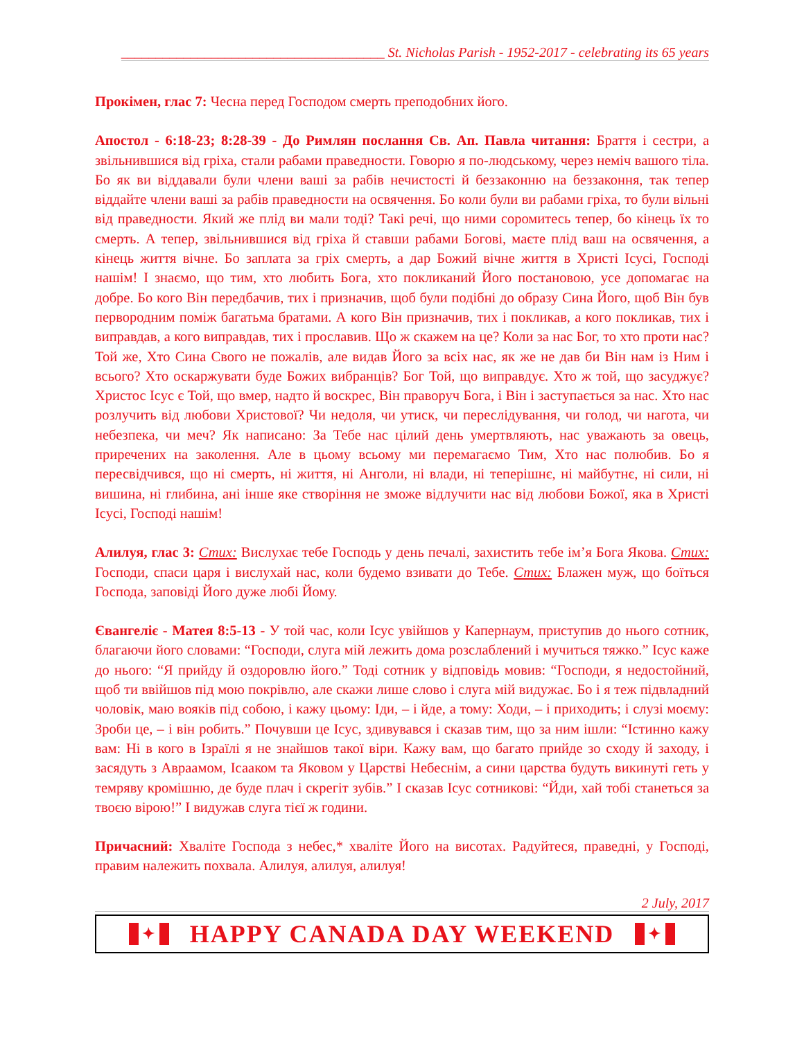______________________________________ St. Nicholas Parish - 1952-2017 - celebrating its 65 years
Прокімен, глас 7: Чесна перед Господом смерть преподобних його.
Апостол - 6:18-23; 8:28-39 - До Римлян послання Св. Ап. Павла читання: Браття і сестри, а звільнившися від гріха, стали рабами праведности. Говорю я по-людському, через неміч вашого тіла. Бо як ви віддавали були члени ваші за рабів нечистості й беззаконню на беззаконня, так тепер віддайте члени ваші за рабів праведности на освячення. Бо коли були ви рабами гріха, то були вільні від праведности. Який же плід ви мали тоді? Такі речі, що ними соромитесь тепер, бо кінець їх то смерть. А тепер, звільнившися від гріха й ставши рабами Богові, маєте плід ваш на освячення, а кінець життя вічне. Бо заплата за гріх смерть, а дар Божий вічне життя в Христі Ісусі, Господі нашім! І знаємо, що тим, хто любить Бога, хто покликаний Його постановою, усе допомагає на добре. Бо кого Він передбачив, тих і призначив, щоб були подібні до образу Сина Його, щоб Він був первородним поміж багатьма братами. А кого Він призначив, тих і покликав, а кого покликав, тих і виправдав, а кого виправдав, тих і прославив. Що ж скажем на це? Коли за нас Бог, то хто проти нас? Той же, Хто Сина Свого не пожалів, але видав Його за всіх нас, як же не дав би Він нам із Ним і всього? Хто оскаржувати буде Божих вибранців? Бог Той, що виправдує. Хто ж той, що засуджує? Христос Ісус є Той, що вмер, надто й воскрес, Він праворуч Бога, і Він і заступається за нас. Хто нас розлучить від любови Христової? Чи недоля, чи утиск, чи переслідування, чи голод, чи нагота, чи небезпека, чи меч? Як написано: За Тебе нас цілий день умертвляють, нас уважають за овець, приречених на заколення. Але в цьому всьому ми перемагаємо Тим, Хто нас полюбив. Бо я пересвідчився, що ні смерть, ні життя, ні Анголи, ні влади, ні теперішнє, ні майбутнє, ні сили, ні вишина, ні глибина, ані інше яке створіння не зможе відлучити нас від любови Божої, яка в Христі Ісусі, Господі нашім!
Алилуя, глас 3: Стих: Вислухає тебе Господь у день печалі, захистить тебе ім’я Бога Якова. Стих: Господи, спаси царя і вислухай нас, коли будемо взивати до Тебе. Стих: Блажен муж, що боїться Господа, заповіді Його дуже любі Йому.
Євангеліє - Матея 8:5-13 - У той час, коли Ісус увійшов у Капернаум, приступив до нього сотник, благаючи його словами: “Господи, слуга мій лежить дома розслаблений і мучиться тяжко.” Ісус каже до нього: “Я прийду й оздоровлю його.” Тоді сотник у відповідь мовив: “Господи, я недостойний, щоб ти ввійшов під мою покрівлю, але скажи лише слово і слуга мій видужає. Бо і я теж підвладний чоловік, маю вояків під собою, і кажу цьому: Іди, – і йде, а тому: Ходи, – і приходить; і слузі моєму: Зроби це, – і він робить.” Почувши це Ісус, здивувався і сказав тим, що за ним ішли: “Істинно кажу вам: Ні в кого в Ізраїлі я не знайшов такої віри. Кажу вам, що багато прийде зо сходу й заходу, і засядуть з Авраамом, Ісааком та Яковом у Царстві Небеснім, а сини царства будуть викинуті геть у темряву кромішню, де буде плач і скрегіт зубів.” І сказав Ісус сотникові: “Йди, хай тобі станеться за твоєю вірою!” І видужав слуга тієї ж години.
Причасний: Хваліте Господа з небес,* хваліте Його на висотах. Радуйтеся, праведні, у Господі, правим належить похвала. Алилуя, алилуя, алилуя!
2 July, 2017
✦ HAPPY CANADA DAY WEEKEND ✦